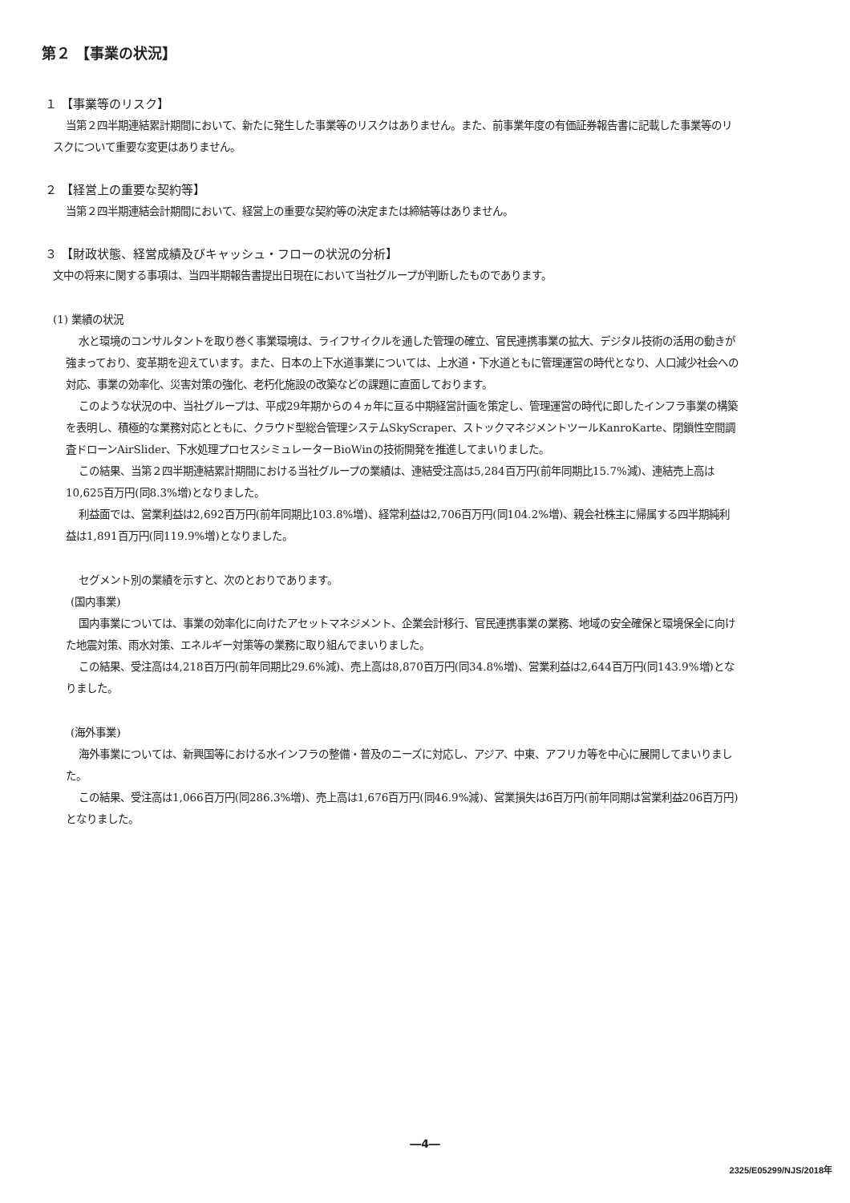第２ 【事業の状況】
１ 【事業等のリスク】
当第２四半期連結累計期間において、新たに発生した事業等のリスクはありません。また、前事業年度の有価証券報告書に記載した事業等のリスクについて重要な変更はありません。
２ 【経営上の重要な契約等】
当第２四半期連結会計期間において、経営上の重要な契約等の決定または締結等はありません。
３ 【財政状態、経営成績及びキャッシュ・フローの状況の分析】
文中の将来に関する事項は、当四半期報告書提出日現在において当社グループが判断したものであります。
(1) 業績の状況
水と環境のコンサルタントを取り巻く事業環境は、ライフサイクルを通した管理の確立、官民連携事業の拡大、デジタル技術の活用の動きが強まっており、変革期を迎えています。また、日本の上下水道事業については、上水道・下水道ともに管理運営の時代となり、人口減少社会への対応、事業の効率化、災害対策の強化、老朽化施設の改築などの課題に直面しております。
このような状況の中、当社グループは、平成29年期からの４ヵ年に亘る中期経営計画を策定し、管理運営の時代に即したインフラ事業の構築を表明し、積極的な業務対応とともに、クラウド型総合管理システムSkyScraper、ストックマネジメントツールKanroKarte、閉鎖性空間調査ドローンAirSlider、下水処理プロセスシミュレーターBioWinの技術開発を推進してまいりました。
この結果、当第２四半期連結累計期間における当社グループの業績は、連結受注高は5,284百万円(前年同期比15.7%減)、連結売上高は10,625百万円(同8.3%増)となりました。
利益面では、営業利益は2,692百万円(前年同期比103.8%増)、経常利益は2,706百万円(同104.2%増)、親会社株主に帰属する四半期純利益は1,891百万円(同119.9%増)となりました。
セグメント別の業績を示すと、次のとおりであります。
(国内事業)
国内事業については、事業の効率化に向けたアセットマネジメント、企業会計移行、官民連携事業の業務、地域の安全確保と環境保全に向けた地震対策、雨水対策、エネルギー対策等の業務に取り組んでまいりました。
この結果、受注高は4,218百万円(前年同期比29.6%減)、売上高は8,870百万円(同34.8%増)、営業利益は2,644百万円(同143.9%増)となりました。
(海外事業)
海外事業については、新興国等における水インフラの整備・普及のニーズに対応し、アジア、中東、アフリカ等を中心に展開してまいりました。
この結果、受注高は1,066百万円(同286.3%増)、売上高は1,676百万円(同46.9%減)、営業損失は6百万円(前年同期は営業利益206百万円)となりました。
―4―
2325/E05299/NJS/2018年